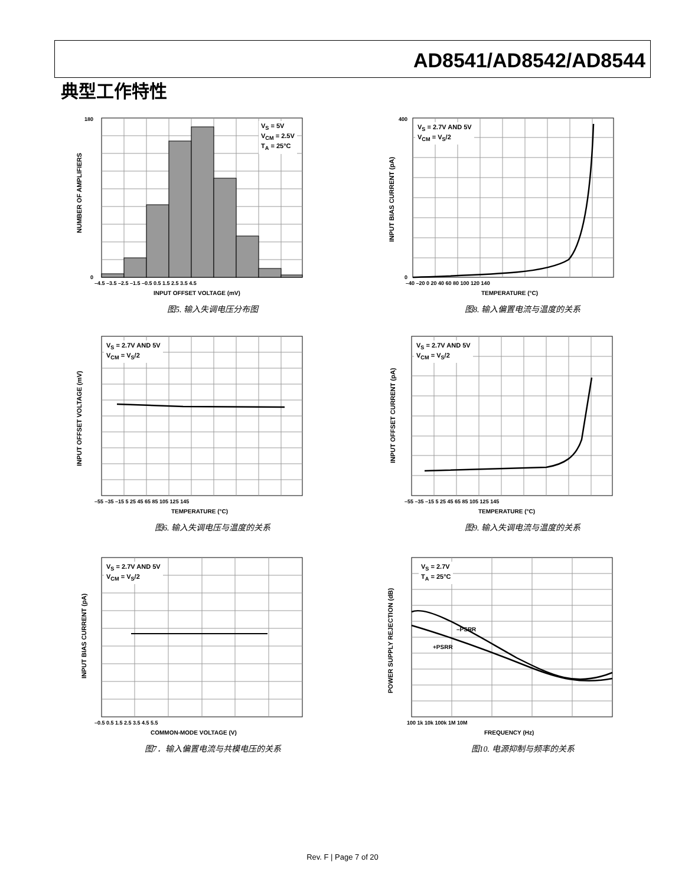AD8541/AD8542/AD8544
典型工作特性
–4.5 –3.5 –2.5 –1.5 –0.5 0.5 1.5 2.5 3.5 4.5
INPUT OFFSET VOLTAGE (mV)
180
0
V<sub>S</sub> = 5V
V<sub>CM</sub> = 2.5V
T<sub>A</sub> = 25°C
NUMBER OF AMPLIFIERS
图5. 输入失调电压分布图
–40 –20 0 20 40 60 80 100 120 140
TEMPERATURE (°C)
400
0
V<sub>S</sub> = 2.7V AND 5V
V<sub>CM</sub> = V<sub>S</sub>/2
INPUT BIAS CURRENT (pA)
图8. 输入偏置电流与温度的关系
–55 –35 –15 5 25 45 65 85 105 125 145
TEMPERATURE (°C)
V<sub>S</sub> = 2.7V AND 5V
V<sub>CM</sub> = V<sub>S</sub>/2
INPUT OFFSET VOLTAGE (mV)
图6. 输入失调电压与温度的关系
–55 –35 –15 5 25 45 65 85 105 125 145
TEMPERATURE (°C)
V<sub>S</sub> = 2.7V AND 5V
V<sub>CM</sub> = V<sub>S</sub>/2
INPUT OFFSET CURRENT (pA)
图9. 输入失调电流与温度的关系
–0.5 0.5 1.5 2.5 3.5 4.5 5.5
COMMON-MODE VOLTAGE (V)
V<sub>S</sub> = 2.7V AND 5V
V<sub>CM</sub> = V<sub>S</sub>/2
INPUT BIAS CURRENT (pA)
图7．输入偏置电流与共模电压的关系
100 1k 10k 100k 1M 10M
FREQUENCY (Hz)
–PSRR
+PSRR
V<sub>S</sub> = 2.7V
T<sub>A</sub> = 25°C
POWER SUPPLY REJECTION (dB)
图10. 电源抑制与频率的关系
Rev. F | Page 7 of 20